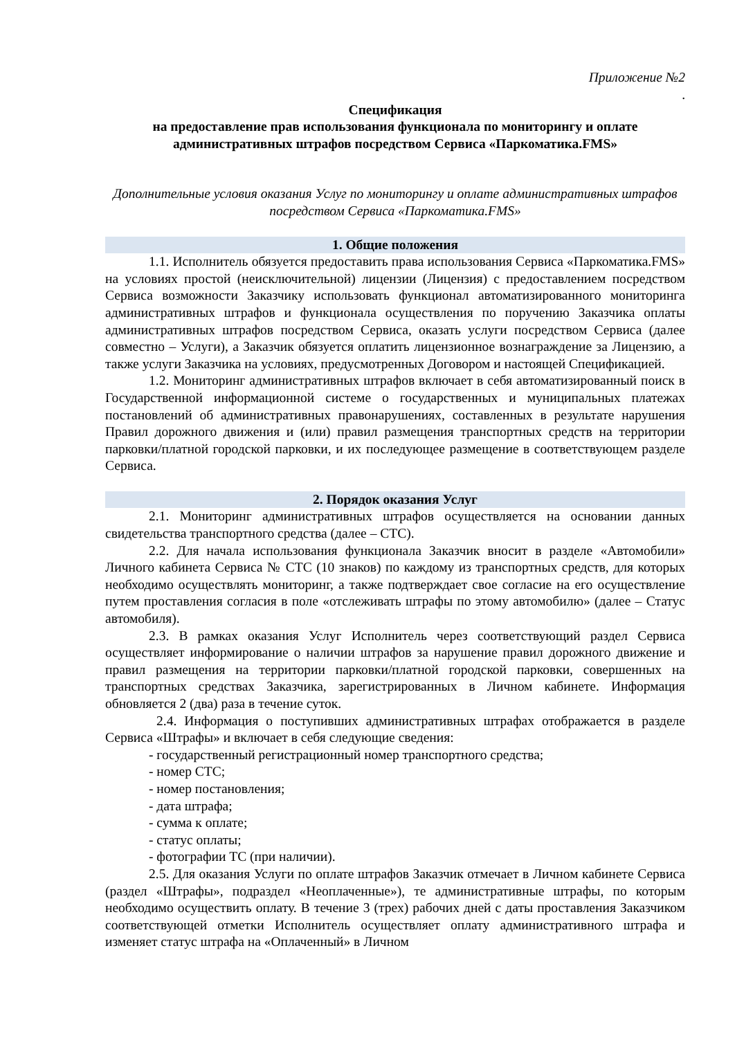Приложение №2
.
Спецификация
на предоставление прав использования функционала по мониторингу и оплате административных штрафов посредством Сервиса «Паркоматика.FMS»
Дополнительные условия оказания Услуг по мониторингу и оплате административных штрафов посредством Сервиса «Паркоматика.FMS»
1. Общие положения
1.1. Исполнитель обязуется предоставить права использования Сервиса «Паркоматика.FMS» на условиях простой (неисключительной) лицензии (Лицензия) с предоставлением посредством Сервиса возможности Заказчику использовать функционал автоматизированного мониторинга административных штрафов и функционала осуществления по поручению Заказчика оплаты административных штрафов посредством Сервиса, оказать услуги посредством Сервиса (далее совместно – Услуги), а Заказчик обязуется оплатить лицензионное вознаграждение за Лицензию, а также услуги Заказчика на условиях, предусмотренных Договором и настоящей Спецификацией.
1.2. Мониторинг административных штрафов включает в себя автоматизированный поиск в Государственной информационной системе о государственных и муниципальных платежах постановлений об административных правонарушениях, составленных в результате нарушения Правил дорожного движения и (или) правил размещения транспортных средств на территории парковки/платной городской парковки, и их последующее размещение в соответствующем разделе Сервиса.
2. Порядок оказания Услуг
2.1. Мониторинг административных штрафов осуществляется на основании данных свидетельства транспортного средства (далее – СТС).
2.2. Для начала использования функционала Заказчик вносит в разделе «Автомобили» Личного кабинета Сервиса № СТС (10 знаков) по каждому из транспортных средств, для которых необходимо осуществлять мониторинг, а также подтверждает свое согласие на его осуществление путем проставления согласия в поле «отслеживать штрафы по этому автомобилю» (далее – Статус автомобиля).
2.3. В рамках оказания Услуг Исполнитель через соответствующий раздел Сервиса осуществляет информирование о наличии штрафов за нарушение правил дорожного движение и правил размещения на территории парковки/платной городской парковки, совершенных на транспортных средствах Заказчика, зарегистрированных в Личном кабинете. Информация обновляется 2 (два) раза в течение суток.
2.4. Информация о поступивших административных штрафах отображается в разделе Сервиса «Штрафы» и включает в себя следующие сведения:
- государственный регистрационный номер транспортного средства;
- номер СТС;
- номер постановления;
- дата штрафа;
- сумма к оплате;
- статус оплаты;
- фотографии ТС (при наличии).
2.5. Для оказания Услуги по оплате штрафов Заказчик отмечает в Личном кабинете Сервиса (раздел «Штрафы», подраздел «Неоплаченные»), те административные штрафы, по которым необходимо осуществить оплату. В течение 3 (трех) рабочих дней с даты проставления Заказчиком соответствующей отметки Исполнитель осуществляет оплату административного штрафа и изменяет статус штрафа на «Оплаченный» в Личном